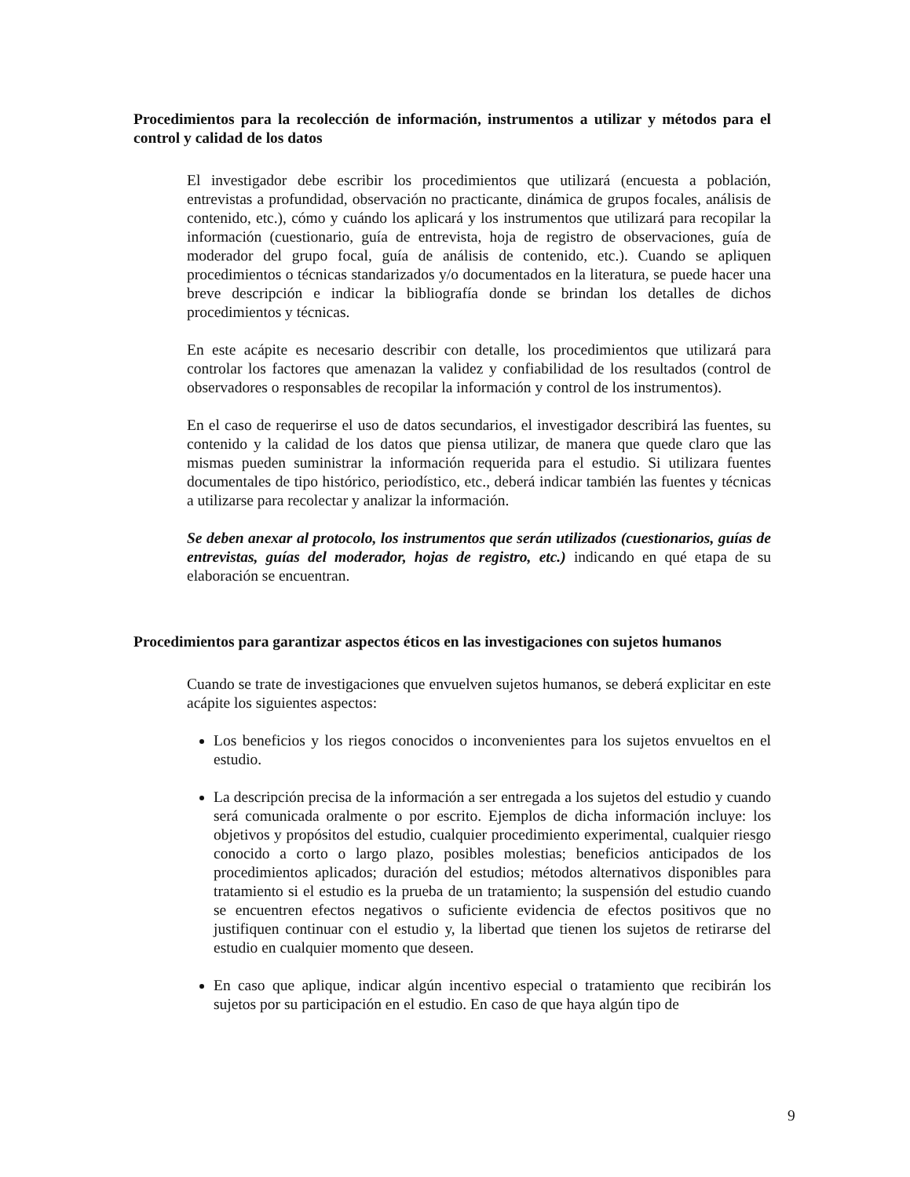Procedimientos para la recolección de información, instrumentos a utilizar y métodos para el control y calidad de los datos
El investigador debe escribir los procedimientos que utilizará (encuesta a población, entrevistas a profundidad, observación no practicante, dinámica de grupos focales, análisis de contenido, etc.), cómo y cuándo los aplicará y los instrumentos que utilizará para recopilar la información (cuestionario, guía de entrevista, hoja de registro de observaciones, guía de moderador del grupo focal, guía de análisis de contenido, etc.). Cuando se apliquen procedimientos o técnicas standarizados y/o documentados en la literatura, se puede hacer una breve descripción e indicar la bibliografía donde se brindan los detalles de dichos procedimientos y técnicas.
En este acápite es necesario describir con detalle, los procedimientos que utilizará para controlar los factores que amenazan la validez y confiabilidad de los resultados (control de observadores o responsables de recopilar la información y control de los instrumentos).
En el caso de requerirse el uso de datos secundarios, el investigador describirá las fuentes, su contenido y la calidad de los datos que piensa utilizar, de manera que quede claro que las mismas pueden suministrar la información requerida para el estudio. Si utilizara fuentes documentales de tipo histórico, periodístico, etc., deberá indicar también las fuentes y técnicas a utilizarse para recolectar y analizar la información.
Se deben anexar al protocolo, los instrumentos que serán utilizados (cuestionarios, guías de entrevistas, guías del moderador, hojas de registro, etc.) indicando en qué etapa de su elaboración se encuentran.
Procedimientos para garantizar aspectos éticos en las investigaciones con sujetos humanos
Cuando se trate de investigaciones que envuelven sujetos humanos, se deberá explicitar en este acápite los siguientes aspectos:
Los beneficios y los riegos conocidos o inconvenientes para los sujetos envueltos en el estudio.
La descripción precisa de la información a ser entregada a los sujetos del estudio y cuando será comunicada oralmente o por escrito. Ejemplos de dicha información incluye: los objetivos y propósitos del estudio, cualquier procedimiento experimental, cualquier riesgo conocido a corto o largo plazo, posibles molestias; beneficios anticipados de los procedimientos aplicados; duración del estudios; métodos alternativos disponibles para tratamiento si el estudio es la prueba de un tratamiento; la suspensión del estudio cuando se encuentren efectos negativos o suficiente evidencia de efectos positivos que no justifiquen continuar con el estudio y, la libertad que tienen los sujetos de retirarse del estudio en cualquier momento que deseen.
En caso que aplique, indicar algún incentivo especial o tratamiento que recibirán los sujetos por su participación en el estudio. En caso de que haya algún tipo de
9